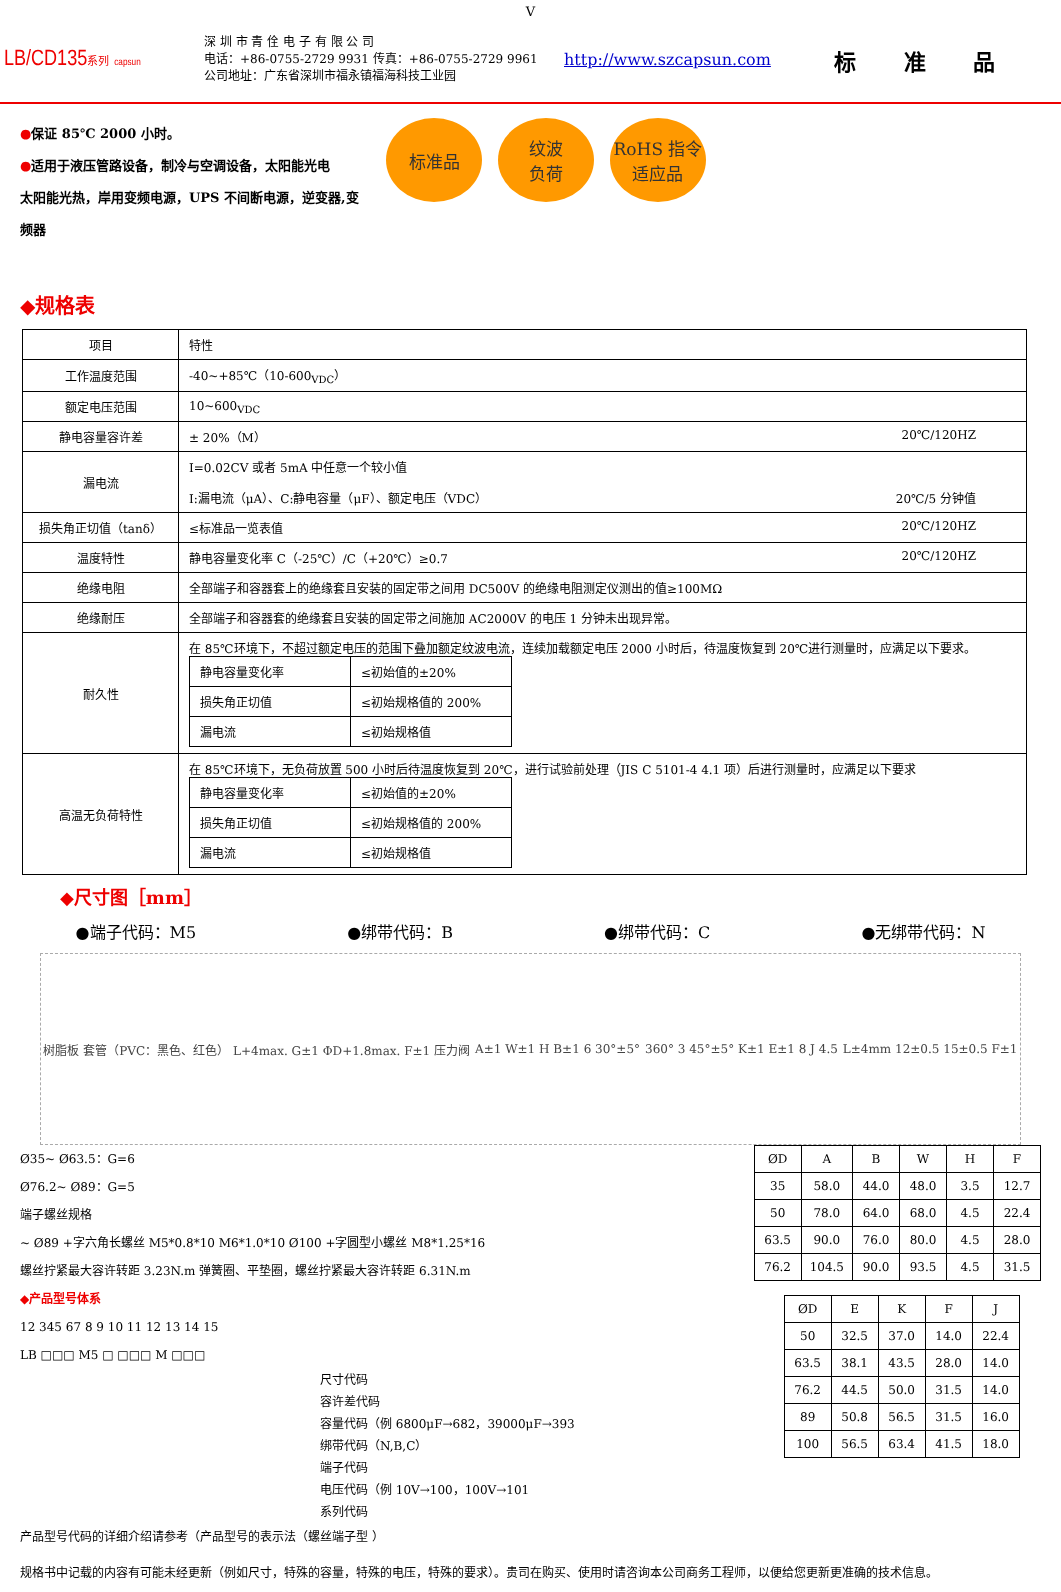V
LB/CD135系列 capsun
深 圳 市 青 佺 电 子 有 限 公 司
电话：+86-0755-2729 9931 传真：+86-0755-2729 9961
公司地址：广东省深圳市福永镇福海科技工业园
http://www.szcapsun.com
标 准 品
●保证 85℃ 2000 小时。
●适用于液压管路设备，制冷与空调设备，太阳能光电
太阳能光热，岸用变频电源，UPS 不间断电源，逆变器,变频器
标准品 纹波
负荷
RoHS 指令
适应品
◆规格表
| 项目 | 特性 |
| 工作温度范围 | -40~+85℃（10-600<sub>VDC</sub>） |
| 额定电压范围 | 10~600<sub>VDC</sub> |
| 静电容量容许差 | ± 20%（M） 20℃/120HZ |
| 漏电流 | I=0.02CV 或者 5mA 中任意一个较小值 I:漏电流（μA）、C:静电容量（μF）、额定电压（VDC） 20℃/5 分钟值 |
| 损失角正切值（tanδ） | ≤标准品一览表值 20℃/120HZ |
| 温度特性 | 静电容量变化率 C（-25℃）/C（+20℃）≥0.7 20℃/120HZ |
| 绝缘电阻 | 全部端子和容器套上的绝缘套且安装的固定带之间用 DC500V 的绝缘电阻测定仪测出的值≥100MΩ |
| 绝缘耐压 | 全部端子和容器套的绝缘套且安装的固定带之间施加 AC2000V 的电压 1 分钟未出现异常。 |
| 耐久性 | 在 85℃环境下，不超过额定电压的范围下叠加额定纹波电流，连续加载额定电压 2000 小时后，待温度恢复到 20℃进行测量时，应满足以下要求。 / 静电容量变化率 / ≤初始值的±20% / / 损失角正切值 / ≤初始规格值的 200% / / 漏电流 / ≤初始规格值 / |
| 高温无负荷特性 | 在 85℃环境下，无负荷放置 500 小时后待温度恢复到 20℃，进行试验前处理（JIS C 5101-4 4.1 项）后进行测量时，应满足以下要求 / 静电容量变化率 / ≤初始值的±20% / / 损失角正切值 / ≤初始规格值的 200% / / 漏电流 / ≤初始规格值 / |
◆尺寸图［mm］
●端子代码：M5 ●绑带代码：B ●绑带代码：C ●无绑带代码：N
树脂板 套管（PVC：黑色、红色） L+4max. G±1 ΦD+1.8max. F±1 压力阀 A±1 W±1 H B±1 6 30°±5° 360° 3 45°±5° K±1 E±1 8 J 4.5 L±4mm 12±0.5 15±0.5 F±1
Ø35~ Ø63.5：G=6
Ø76.2~ Ø89：G=5
端子螺丝规格
~ Ø89 +字六角长螺丝 M5*0.8*10 M6*1.0*10 Ø100 +字圆型小螺丝 M8*1.25*16
螺丝拧紧最大容许转距 3.23N.m 弹簧圈、平垫圈，螺丝拧紧最大容许转距 6.31N.m
◆产品型号体系
12 345 67 8 9 10 11 12 13 14 15
LB □□□ M5 □ □□□ M □□□
尺寸代码
容许差代码
容量代码（例 6800μF→682，39000μF→393
绑带代码（N,B,C）
端子代码
电压代码（例 10V→100，100V→101
系列代码
产品型号代码的详细介绍请参考（产品型号的表示法（螺丝端子型 ）
| ØD | A | B | W | H | F |
| 35 | 58.0 | 44.0 | 48.0 | 3.5 | 12.7 |
| 50 | 78.0 | 64.0 | 68.0 | 4.5 | 22.4 |
| 63.5 | 90.0 | 76.0 | 80.0 | 4.5 | 28.0 |
| 76.2 | 104.5 | 90.0 | 93.5 | 4.5 | 31.5 |
| ØD | E | K | F | J |
| 50 | 32.5 | 37.0 | 14.0 | 22.4 |
| 63.5 | 38.1 | 43.5 | 28.0 | 14.0 |
| 76.2 | 44.5 | 50.0 | 31.5 | 14.0 |
| 89 | 50.8 | 56.5 | 31.5 | 16.0 |
| 100 | 56.5 | 63.4 | 41.5 | 18.0 |
规格书中记载的内容有可能未经更新（例如尺寸，特殊的容量，特殊的电压，特殊的要求）。贵司在购买、使用时请咨询本公司商务工程师，以便给您更新更准确的技术信息。